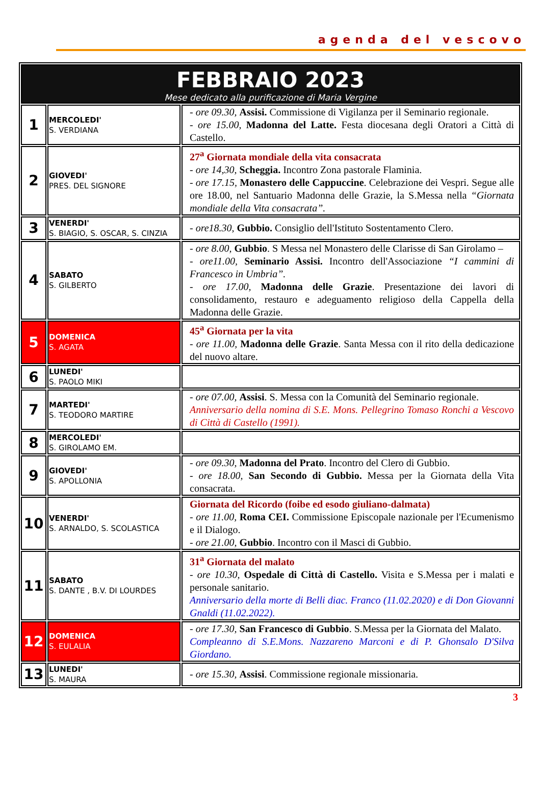agenda del vescovo
| FEBBRAIO 2023 Mese dedicato alla purificazione di Maria Vergine | | |
| 1 | MERCOLEDI' S. VERDIANA | - ore 09.30, Assisi. Commissione di Vigilanza per il Seminario regionale. - ore 15.00, Madonna del Latte. Festa diocesana degli Oratori a Città di Castello. |
| 2 | GIOVEDI' PRES. DEL SIGNORE | 27<sup>a</sup> Giornata mondiale della vita consacrata - ore 14,30, Scheggia. Incontro Zona pastorale Flaminia. - ore 17.15, Monastero delle Cappuccine . Celebrazione dei Vespri. Segue alle ore 18.00, nel Santuario Madonna delle Grazie, la S.Messa nella “Giornata mondiale della Vita consacrata”. |
| 3 | VENERDI' S. BIAGIO, S. OSCAR, S. CINZIA | - ore18.30, Gubbio. Consiglio dell'Istituto Sostentamento Clero. |
| 4 | SABATO S. GILBERTO | - ore 8.00, Gubbio . S Messa nel Monastero delle Clarisse di San Girolamo – - ore11.00, Seminario Assisi. Incontro dell'Associazione “I cammini di Francesco in Umbria”. - ore 17.00, Madonna delle Grazie . Presentazione dei lavori di consolidamento, restauro e adeguamento religioso della Cappella della Madonna delle Grazie. |
| 5 | DOMENICA S. AGATA | 45<sup>a</sup> Giornata per la vita - ore 11.00, Madonna delle Grazie . Santa Messa con il rito della dedicazione del nuovo altare. |
| 6 | LUNEDI' S. PAOLO MIKI | |
| 7 | MARTEDI' S. TEODORO MARTIRE | - ore 07.00, Assisi . S. Messa con la Comunità del Seminario regionale. Anniversario della nomina di S.E. Mons. Pellegrino Tomaso Ronchi a Vescovo di Città di Castello (1991). |
| 8 | MERCOLEDI' S. GIROLAMO EM. | |
| 9 | GIOVEDI' S. APOLLONIA | - ore 09.30, Madonna del Prato . Incontro del Clero di Gubbio. - ore 18.00, San Secondo di Gubbio. Messa per la Giornata della Vita consacrata. |
| 10 | VENERDI' S. ARNALDO, S. SCOLASTICA | Giornata del Ricordo (foibe ed esodo giuliano-dalmata) - ore 11.00, Roma CEI. Commissione Episcopale nazionale per l'Ecumenismo e il Dialogo. - ore 21.00, Gubbio . Incontro con il Masci di Gubbio. |
| 11 | SABATO S. DANTE , B.V. DI LOURDES | 31<sup>a</sup> Giornata del malato - ore 10.30, Ospedale di Città di Castello. Visita e S.Messa per i malati e personale sanitario. Anniversario della morte di Belli diac. Franco (11.02.2020) e di Don Giovanni Gnaldi (11.02.2022). |
| 12 | DOMENICA S. EULALIA | - ore 17.30, San Francesco di Gubbio . S.Messa per la Giornata del Malato. Compleanno di S.E.Mons. Nazzareno Marconi e di P. Ghonsalo D'Silva Giordano. |
| 13 | LUNEDI' S. MAURA | - ore 15.30, Assisi . Commissione regionale missionaria. |
3